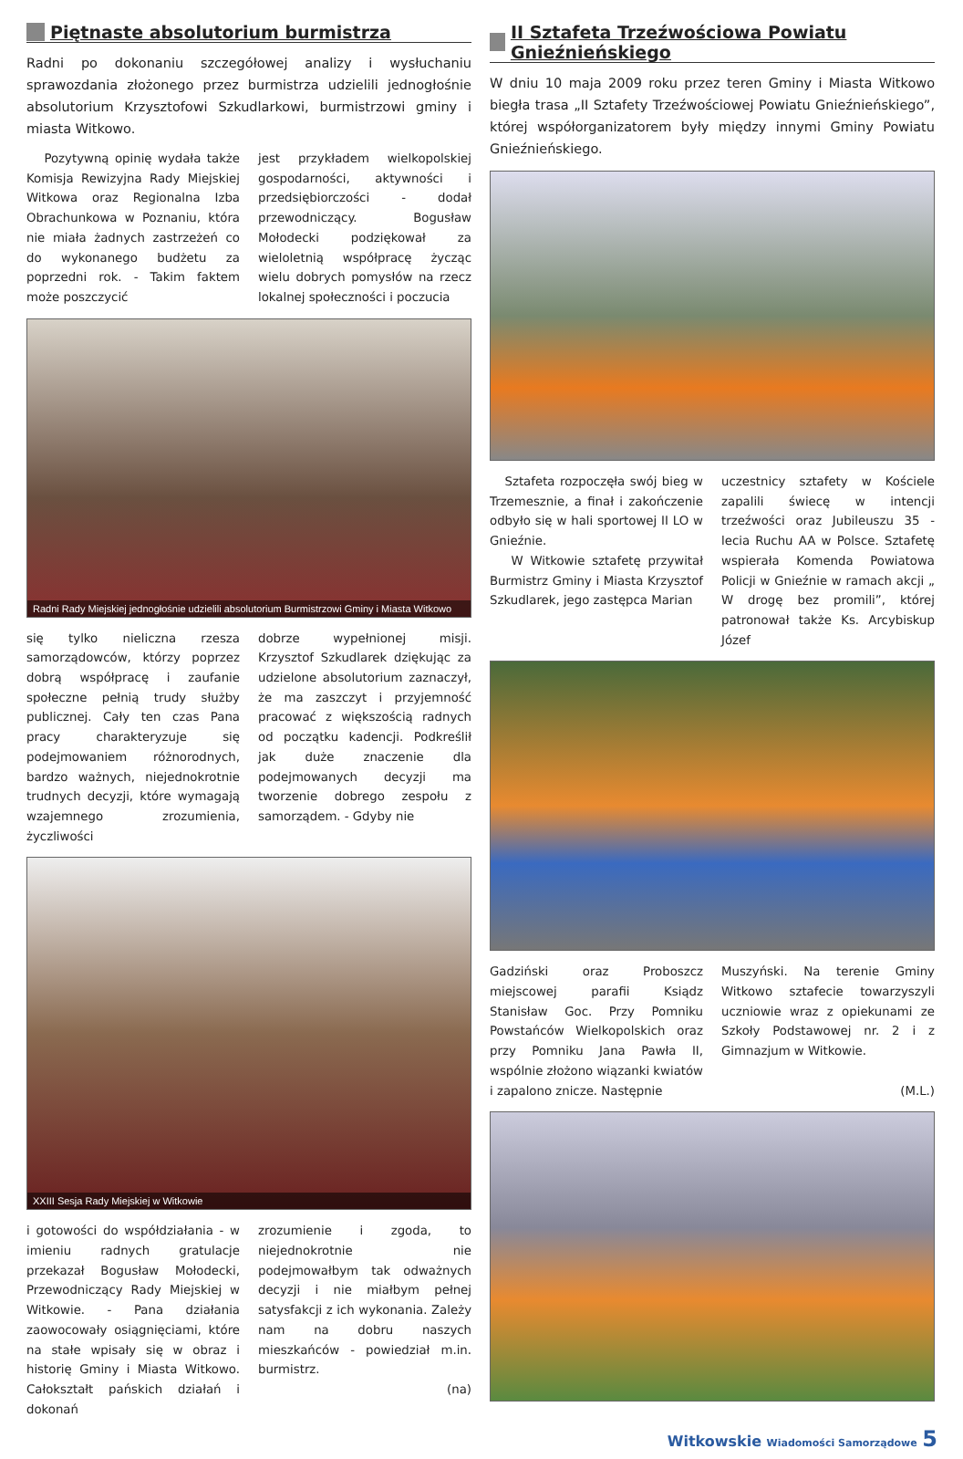Piętnaste absolutorium burmistrza
Radni po dokonaniu szczegółowej analizy i wysłuchaniu sprawozdania złożonego przez burmistrza udzielili jednogłośnie absolutorium Krzysztofowi Szkudlarkowi, burmistrzowi gminy i miasta Witkowo.
Pozytywną opinię wydała także Komisja Rewizyjna Rady Miejskiej Witkowa oraz Regionalna Izba Obrachunkowa w Poznaniu, która nie miała żadnych zastrzeżeń co do wykonanego budżetu za poprzedni rok. - Takim faktem może poszczycić
jest przykładem wielkopolskiej gospodarności, aktywności i przedsiębiorczości - dodał przewodniczący. Bogusław Mołodecki podziękował za wieloletnią współpracę życząc wielu dobrych pomysłów na rzecz lokalnej społeczności i poczucia
Radni Rady Miejskiej jednogłośnie udzielili absolutorium Burmistrzowi Gminy i Miasta Witkowo
się tylko nieliczna rzesza samorządowców, którzy poprzez dobrą współpracę i zaufanie społeczne pełnią trudy służby publicznej. Cały ten czas Pana pracy charakteryzuje się podejmowaniem różnorodnych, bardzo ważnych, niejednokrotnie trudnych decyzji, które wymagają wzajemnego zrozumienia, życzliwości
dobrze wypełnionej misji. Krzysztof Szkudlarek dziękując za udzielone absolutorium zaznaczył, że ma zaszczyt i przyjemność pracować z większością radnych od początku kadencji. Podkreślił jak duże znaczenie dla podejmowanych decyzji ma tworzenie dobrego zespołu z samorządem. - Gdyby nie
XXIII Sesja Rady Miejskiej w Witkowie
i gotowości do współdziałania - w imieniu radnych gratulacje przekazał Bogusław Mołodecki, Przewodniczący Rady Miejskiej w Witkowie. - Pana działania zaowocowały osiągnięciami, które na stałe wpisały się w obraz i historię Gminy i Miasta Witkowo. Całokształt pańskich działań i dokonań
zrozumienie i zgoda, to niejednokrotnie nie podejmowałbym tak odważnych decyzji i nie miałbym pełnej satysfakcji z ich wykonania. Zależy nam na dobru naszych mieszkańców - powiedział m.in. burmistrz.
(na)
II Sztafeta Trzeźwościowa Powiatu Gnieźnieńskiego
W dniu 10 maja 2009 roku przez teren Gminy i Miasta Witkowo biegła trasa „II Sztafety Trzeźwościowej Powiatu Gnieźnieńskiego”, której współorganizatorem były między innymi Gminy Powiatu Gnieźnieńskiego.
Sztafeta rozpoczęła swój bieg w Trzemesznie, a finał i zakończenie odbyło się w hali sportowej II LO w Gnieźnie.
W Witkowie sztafetę przywitał Burmistrz Gminy i Miasta Krzysztof Szkudlarek, jego zastępca Marian
uczestnicy sztafety w Kościele zapalili świecę w intencji trzeźwości oraz Jubileuszu 35 - lecia Ruchu AA w Polsce. Sztafetę wspierała Komenda Powiatowa Policji w Gnieźnie w ramach akcji „ W drogę bez promili”, której patronował także Ks. Arcybiskup Józef
Gadziński oraz Proboszcz miejscowej parafii Ksiądz Stanisław Goc. Przy Pomniku Powstańców Wielkopolskich oraz przy Pomniku Jana Pawła II, wspólnie złożono wiązanki kwiatów i zapalono znicze. Następnie
Muszyński. Na terenie Gminy Witkowo sztafecie towarzyszyli uczniowie wraz z opiekunami ze Szkoły Podstawowej nr. 2 i z Gimnazjum w Witkowie.
(M.L.)
Witkowskie Wiadomości Samorządowe 5